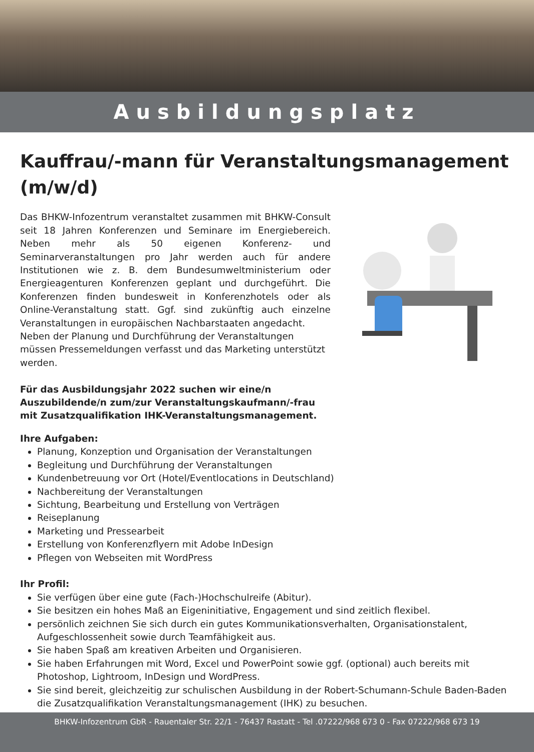Ausbildungsplatz
Kauffrau/-mann für Veranstaltungsmanagement (m/w/d)
Das BHKW-Infozentrum veranstaltet zusammen mit BHKW-Consult seit 18 Jahren Konferenzen und Seminare im Energiebereich. Neben mehr als 50 eigenen Konferenz- und Seminarveranstaltungen pro Jahr werden auch für andere Institutionen wie z. B. dem Bundesumweltministerium oder Energieagenturen Konferenzen geplant und durchgeführt. Die Konferenzen finden bundesweit in Konferenzhotels oder als Online-Veranstaltung statt. Ggf. sind zukünftig auch einzelne Veranstaltungen in europäischen Nachbarstaaten angedacht.
Neben der Planung und Durchführung der Veranstaltungen müssen Pressemeldungen verfasst und das Marketing unterstützt werden.
Für das Ausbildungsjahr 2022 suchen wir eine/n Auszubildende/n zum/zur Veranstaltungskaufmann/-frau mit Zusatzqualifikation IHK-Veranstaltungsmanagement.
Ihre Aufgaben:
Planung, Konzeption und Organisation der Veranstaltungen
Begleitung und Durchführung der Veranstaltungen
Kundenbetreuung vor Ort (Hotel/Eventlocations in Deutschland)
Nachbereitung der Veranstaltungen
Sichtung, Bearbeitung und Erstellung von Verträgen
Reiseplanung
Marketing und Pressearbeit
Erstellung von Konferenzflyern mit Adobe InDesign
Pflegen von Webseiten mit WordPress
Ihr Profil:
Sie verfügen über eine gute (Fach-)Hochschulreife (Abitur).
Sie besitzen ein hohes Maß an Eigeninitiative, Engagement und sind zeitlich flexibel.
persönlich zeichnen Sie sich durch ein gutes Kommunikationsverhalten, Organisationstalent, Aufgeschlossenheit sowie durch Teamfähigkeit aus.
Sie haben Spaß am kreativen Arbeiten und Organisieren.
Sie haben Erfahrungen mit Word, Excel und PowerPoint sowie ggf. (optional) auch bereits mit Photoshop, Lightroom, InDesign und WordPress.
Sie sind bereit, gleichzeitig zur schulischen Ausbildung in der Robert-Schumann-Schule Baden-Baden die Zusatzqualifikation Veranstaltungsmanagement (IHK) zu besuchen.
BHKW-Infozentrum GbR - Rauentaler Str. 22/1 - 76437 Rastatt - Tel .07222/968 673 0 - Fax 07222/968 673 19